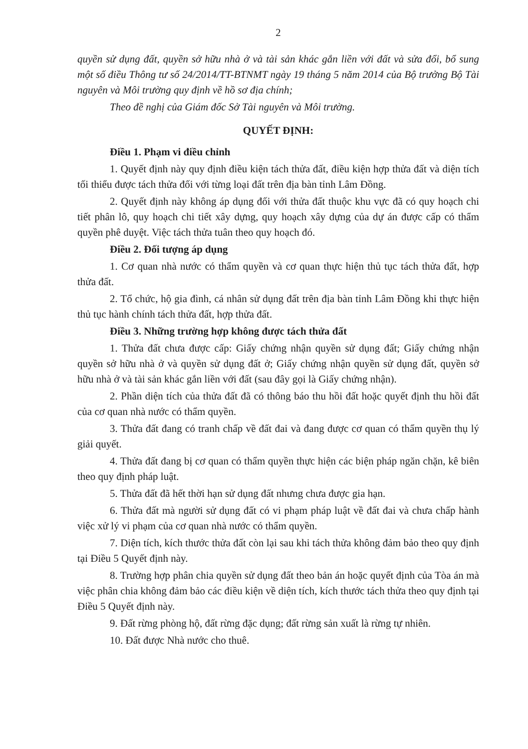2
quyền sử dụng đất, quyền sở hữu nhà ở và tài sản khác gắn liền với đất và sửa đổi, bổ sung một số điều Thông tư số 24/2014/TT-BTNMT ngày 19 tháng 5 năm 2014 của Bộ trưởng Bộ Tài nguyên và Môi trường quy định về hồ sơ địa chính;
Theo đề nghị của Giám đốc Sở Tài nguyên và Môi trường.
QUYẾT ĐỊNH:
Điều 1. Phạm vi điều chỉnh
1. Quyết định này quy định điều kiện tách thửa đất, điều kiện hợp thửa đất và diện tích tối thiểu được tách thửa đối với từng loại đất trên địa bàn tỉnh Lâm Đồng.
2. Quyết định này không áp dụng đối với thửa đất thuộc khu vực đã có quy hoạch chi tiết phân lô, quy hoạch chi tiết xây dựng, quy hoạch xây dựng của dự án được cấp có thẩm quyền phê duyệt. Việc tách thửa tuân theo quy hoạch đó.
Điều 2. Đối tượng áp dụng
1. Cơ quan nhà nước có thẩm quyền và cơ quan thực hiện thủ tục tách thửa đất, hợp thửa đất.
2. Tổ chức, hộ gia đình, cá nhân sử dụng đất trên địa bàn tỉnh Lâm Đồng khi thực hiện thủ tục hành chính tách thửa đất, hợp thửa đất.
Điều 3. Những trường hợp không được tách thửa đất
1. Thửa đất chưa được cấp: Giấy chứng nhận quyền sử dụng đất; Giấy chứng nhận quyền sở hữu nhà ở và quyền sử dụng đất ở; Giấy chứng nhận quyền sử dụng đất, quyền sở hữu nhà ở và tài sản khác gắn liền với đất (sau đây gọi là Giấy chứng nhận).
2. Phần diện tích của thửa đất đã có thông báo thu hồi đất hoặc quyết định thu hồi đất của cơ quan nhà nước có thẩm quyền.
3. Thửa đất đang có tranh chấp về đất đai và đang được cơ quan có thẩm quyền thụ lý giải quyết.
4. Thửa đất đang bị cơ quan có thẩm quyền thực hiện các biện pháp ngăn chặn, kê biên theo quy định pháp luật.
5. Thửa đất đã hết thời hạn sử dụng đất nhưng chưa được gia hạn.
6. Thửa đất mà người sử dụng đất có vi phạm pháp luật về đất đai và chưa chấp hành việc xử lý vi phạm của cơ quan nhà nước có thẩm quyền.
7. Diện tích, kích thước thửa đất còn lại sau khi tách thửa không đảm bảo theo quy định tại Điều 5 Quyết định này.
8. Trường hợp phân chia quyền sử dụng đất theo bản án hoặc quyết định của Tòa án mà việc phân chia không đảm bảo các điều kiện về diện tích, kích thước tách thửa theo quy định tại Điều 5 Quyết định này.
9. Đất rừng phòng hộ, đất rừng đặc dụng; đất rừng sản xuất là rừng tự nhiên.
10. Đất được Nhà nước cho thuê.